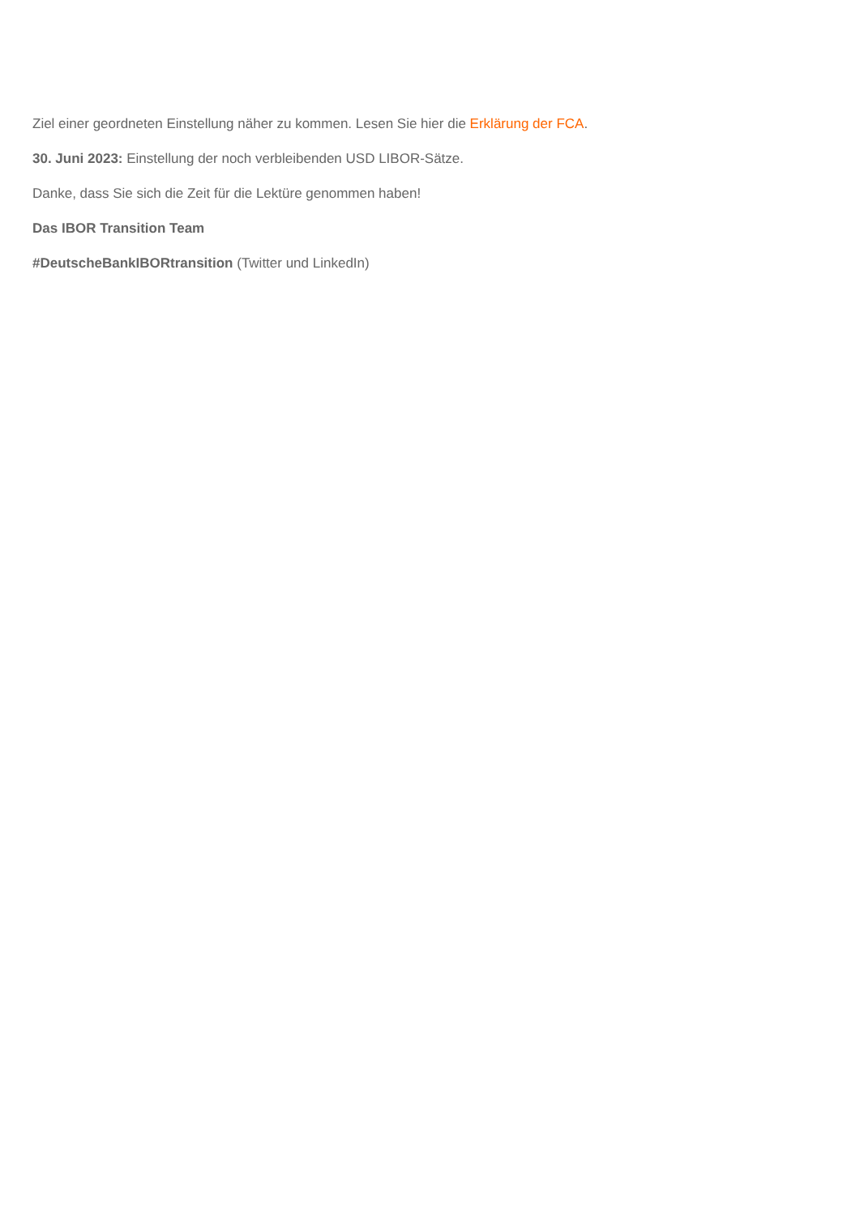Ziel einer geordneten Einstellung näher zu kommen. Lesen Sie hier die Erklärung der FCA.
30. Juni 2023: Einstellung der noch verbleibenden USD LIBOR-Sätze.
Danke, dass Sie sich die Zeit für die Lektüre genommen haben!
Das IBOR Transition Team
#DeutscheBankIBORtransition (Twitter und LinkedIn)